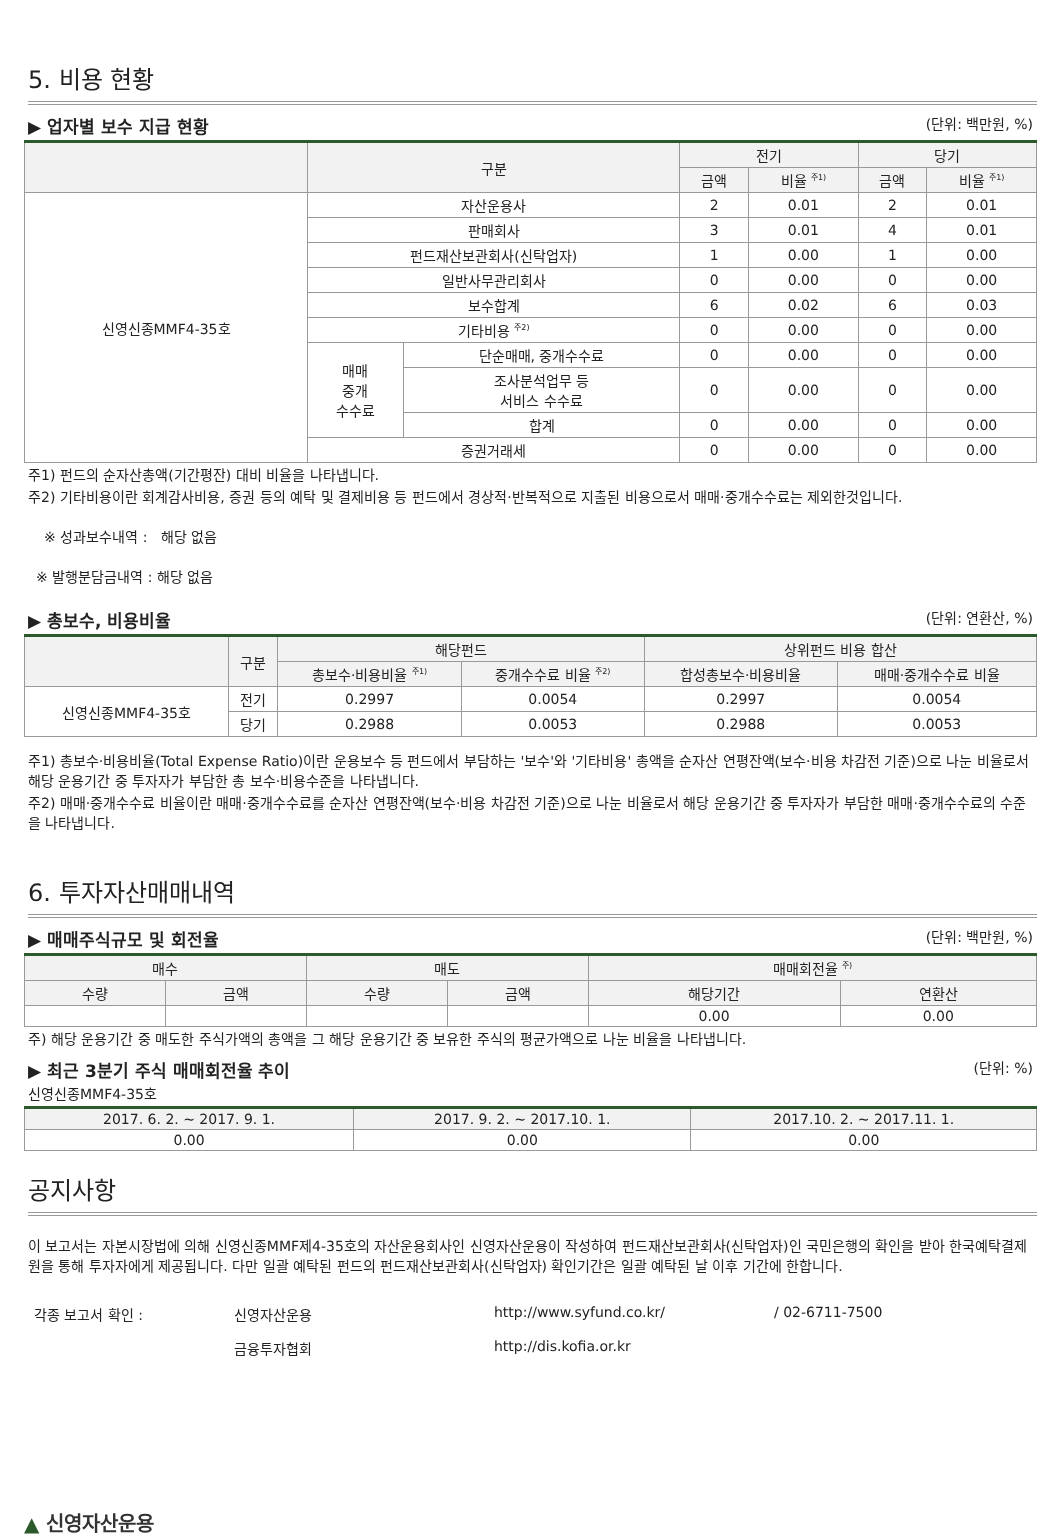5. 비용 현황
▶ 업자별 보수 지급 현황 (단위: 백만원, %)
| | 구분 | | 전기 | | 당기 | |
| --- | --- | --- | --- | --- | --- | --- |
| | | | 금액 | 비율 <sup>주1)</sup> | 금액 | 비율 <sup>주1)</sup> |
| 신영신종MMF4-35호 | 자산운용사 | | 2 | 0.01 | 2 | 0.01 |
| | 판매회사 | | 3 | 0.01 | 4 | 0.01 |
| | 펀드재산보관회사(신탁업자) | | 1 | 0.00 | 1 | 0.00 |
| | 일반사무관리회사 | | 0 | 0.00 | 0 | 0.00 |
| | 보수합계 | | 6 | 0.02 | 6 | 0.03 |
| | 기타비용 <sup>주2)</sup> | | 0 | 0.00 | 0 | 0.00 |
| | 매매 중개 수수료 | 단순매매, 중개수수료 | 0 | 0.00 | 0 | 0.00 |
| | | 조사분석업무 등 서비스 수수료 | 0 | 0.00 | 0 | 0.00 |
| | | 합계 | 0 | 0.00 | 0 | 0.00 |
| | 증권거래세 | | 0 | 0.00 | 0 | 0.00 |
주1) 펀드의 순자산총액(기간평잔) 대비 비율을 나타냅니다.
주2) 기타비용이란 회계감사비용, 증권 등의 예탁 및 결제비용 등 펀드에서 경상적·반복적으로 지출된 비용으로서 매매·중개수수료는 제외한것입니다.
※ 성과보수내역 : 해당 없음
※ 발행분담금내역 : 해당 없음
▶ 총보수, 비용비율 (단위: 연환산, %)
| | 구분 | 해당펀드 | | 상위펀드 비용 합산 | |
| --- | --- | --- | --- | --- | --- |
| | | 총보수·비용비율 <sup>주1)</sup> | 중개수수료 비율 <sup>주2)</sup> | 합성총보수·비용비율 | 매매·중개수수료 비율 |
| 신영신종MMF4-35호 | 전기 | 0.2997 | 0.0054 | 0.2997 | 0.0054 |
| | 당기 | 0.2988 | 0.0053 | 0.2988 | 0.0053 |
주1) 총보수·비용비율(Total Expense Ratio)이란 운용보수 등 펀드에서 부담하는 '보수'와 '기타비용' 총액을 순자산 연평잔액(보수·비용 차감전 기준)으로 나눈 비율로서 해당 운용기간 중 투자자가 부담한 총 보수·비용수준을 나타냅니다.
주2) 매매·중개수수료 비율이란 매매·중개수수료를 순자산 연평잔액(보수·비용 차감전 기준)으로 나눈 비율로서 해당 운용기간 중 투자자가 부담한 매매·중개수수료의 수준을 나타냅니다.
6. 투자자산매매내역
▶ 매매주식규모 및 회전율 (단위: 백만원, %)
| 매수 | | 매도 | | 매매회전율 <sup>주)</sup> | |
| --- | --- | --- | --- | --- | --- |
| 수량 | 금액 | 수량 | 금액 | 해당기간 | 연환산 |
| | | | | 0.00 | 0.00 |
주) 해당 운용기간 중 매도한 주식가액의 총액을 그 해당 운용기간 중 보유한 주식의 평균가액으로 나눈 비율을 나타냅니다.
▶ 최근 3분기 주식 매매회전율 추이 (단위: %)
신영신종MMF4-35호
| 2017. 6. 2. ~ 2017. 9. 1. | 2017. 9. 2. ~ 2017.10. 1. | 2017.10. 2. ~ 2017.11. 1. |
| --- | --- | --- |
| 0.00 | 0.00 | 0.00 |
공지사항
이 보고서는 자본시장법에 의해 신영신종MMF제4-35호의 자산운용회사인 신영자산운용이 작성하여 펀드재산보관회사(신탁업자)인 국민은행의 확인을 받아 한국예탁결제원을 통해 투자자에게 제공됩니다. 다만 일괄 예탁된 펀드의 펀드재산보관회사(신탁업자) 확인기간은 일괄 예탁된 날 이후 기간에 한합니다.
각종 보고서 확인 : 신영자산운용 http://www.syfund.co.kr/ / 02-6711-7500 금융투자협회 http://dis.kofia.or.kr
▲ 신영자산운용